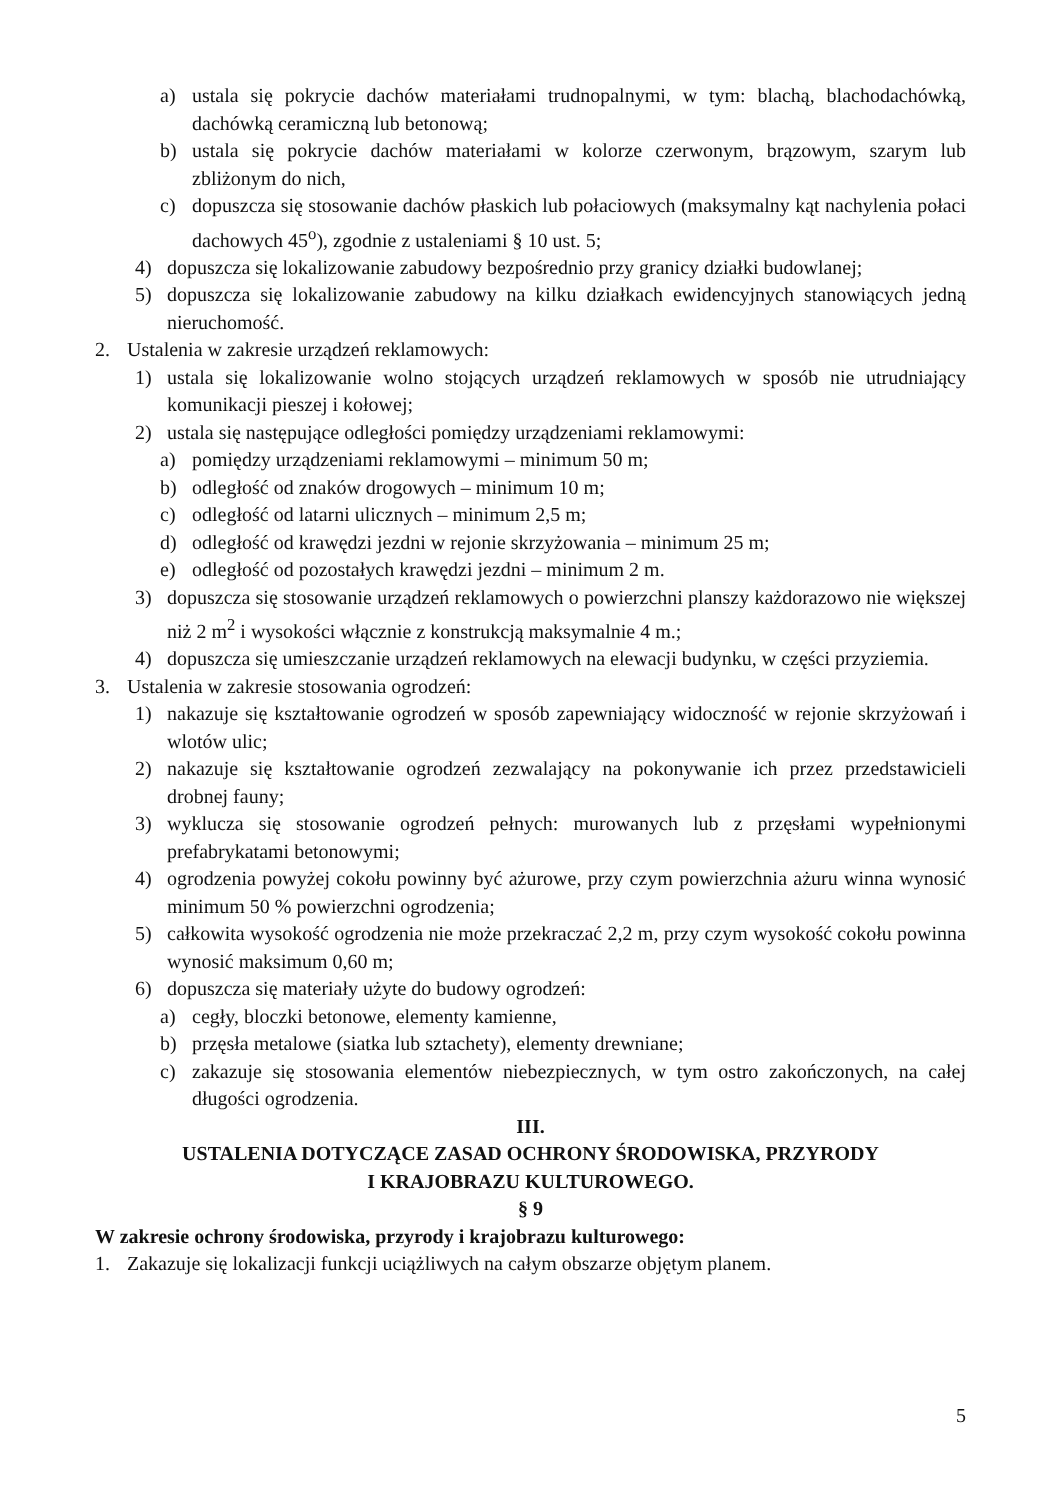a) ustala się pokrycie dachów materiałami trudnopalnymi, w tym: blachą, blachodachówką, dachówką ceramiczną lub betonową;
b) ustala się pokrycie dachów materiałami w kolorze czerwonym, brązowym, szarym lub zbliżonym do nich,
c) dopuszcza się stosowanie dachów płaskich lub połaciowych (maksymalny kąt nachylenia połaci dachowych 45<sup>o</sup>), zgodnie z ustaleniami § 10 ust. 5;
4) dopuszcza się lokalizowanie zabudowy bezpośrednio przy granicy działki budowlanej;
5) dopuszcza się lokalizowanie zabudowy na kilku działkach ewidencyjnych stanowiących jedną nieruchomość.
2. Ustalenia w zakresie urządzeń reklamowych:
1) ustala się lokalizowanie wolno stojących urządzeń reklamowych w sposób nie utrudniający komunikacji pieszej i kołowej;
2) ustala się następujące odległości pomiędzy urządzeniami reklamowymi:
a) pomiędzy urządzeniami reklamowymi – minimum 50 m;
b) odległość od znaków drogowych – minimum 10 m;
c) odległość od latarni ulicznych – minimum 2,5 m;
d) odległość od krawędzi jezdni w rejonie skrzyżowania – minimum 25 m;
e) odległość od pozostałych krawędzi jezdni – minimum 2 m.
3) dopuszcza się stosowanie urządzeń reklamowych o powierzchni planszy każdorazowo nie większej niż 2 m<sup>2</sup> i wysokości włącznie z konstrukcją maksymalnie 4 m.;
4) dopuszcza się umieszczanie urządzeń reklamowych na elewacji budynku, w części przyziemia.
3. Ustalenia w zakresie stosowania ogrodzeń:
1) nakazuje się kształtowanie ogrodzeń w sposób zapewniający widoczność w rejonie skrzyżowań i wlotów ulic;
2) nakazuje się kształtowanie ogrodzeń zezwalający na pokonywanie ich przez przedstawicieli drobnej fauny;
3) wyklucza się stosowanie ogrodzeń pełnych: murowanych lub z przęsłami wypełnionymi prefabrykatami betonowymi;
4) ogrodzenia powyżej cokołu powinny być ażurowe, przy czym powierzchnia ażuru winna wynosić minimum 50 % powierzchni ogrodzenia;
5) całkowita wysokość ogrodzenia nie może przekraczać 2,2 m, przy czym wysokość cokołu powinna wynosić maksimum 0,60 m;
6) dopuszcza się materiały użyte do budowy ogrodzeń:
a) cegły, bloczki betonowe, elementy kamienne,
b) przęsła metalowe (siatka lub sztachety), elementy drewniane;
c) zakazuje się stosowania elementów niebezpiecznych, w tym ostro zakończonych, na całej długości ogrodzenia.
III.
USTALENIA DOTYCZĄCE ZASAD OCHRONY ŚRODOWISKA, PRZYRODY
I KRAJOBRAZU KULTUROWEGO.
§ 9
W zakresie ochrony środowiska, przyrody i krajobrazu kulturowego:
1. Zakazuje się lokalizacji funkcji uciążliwych na całym obszarze objętym planem.
5